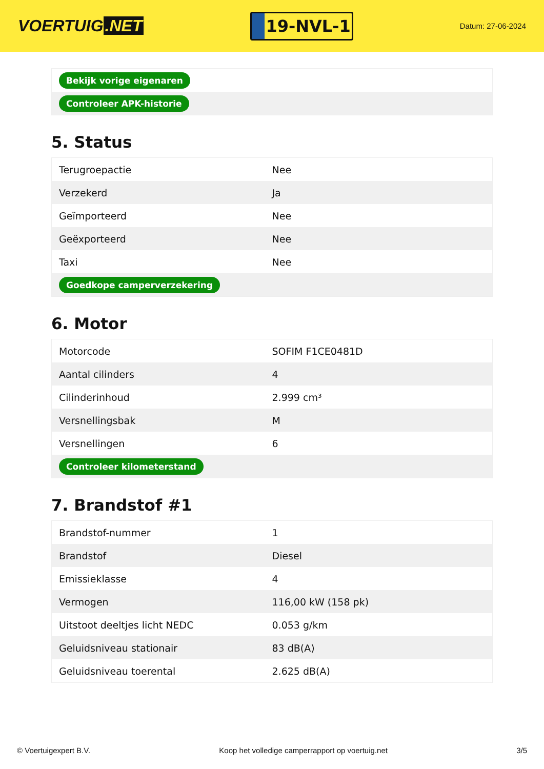VOERTUIG.NET
19-NVL-1
Datum: 27-06-2024
| Bekijk vorige eigenaren |
| Controleer APK-historie |
5. Status
| Terugroepactie | Nee |
| Verzekerd | Ja |
| Geïmporteerd | Nee |
| Geëxporteerd | Nee |
| Taxi | Nee |
| Goedkope camperverzekering | |
6. Motor
| Motorcode | SOFIM F1CE0481D |
| Aantal cilinders | 4 |
| Cilinderinhoud | 2.999 cm³ |
| Versnellingsbak | M |
| Versnellingen | 6 |
| Controleer kilometerstand | |
7. Brandstof #1
| Brandstof-nummer | 1 |
| Brandstof | Diesel |
| Emissieklasse | 4 |
| Vermogen | 116,00 kW (158 pk) |
| Uitstoot deeltjes licht NEDC | 0.053 g/km |
| Geluidsniveau stationair | 83 dB(A) |
| Geluidsniveau toerental | 2.625 dB(A) |
© Voertuigexpert B.V. Koop het volledige camperrapport op voertuig.net 3/5